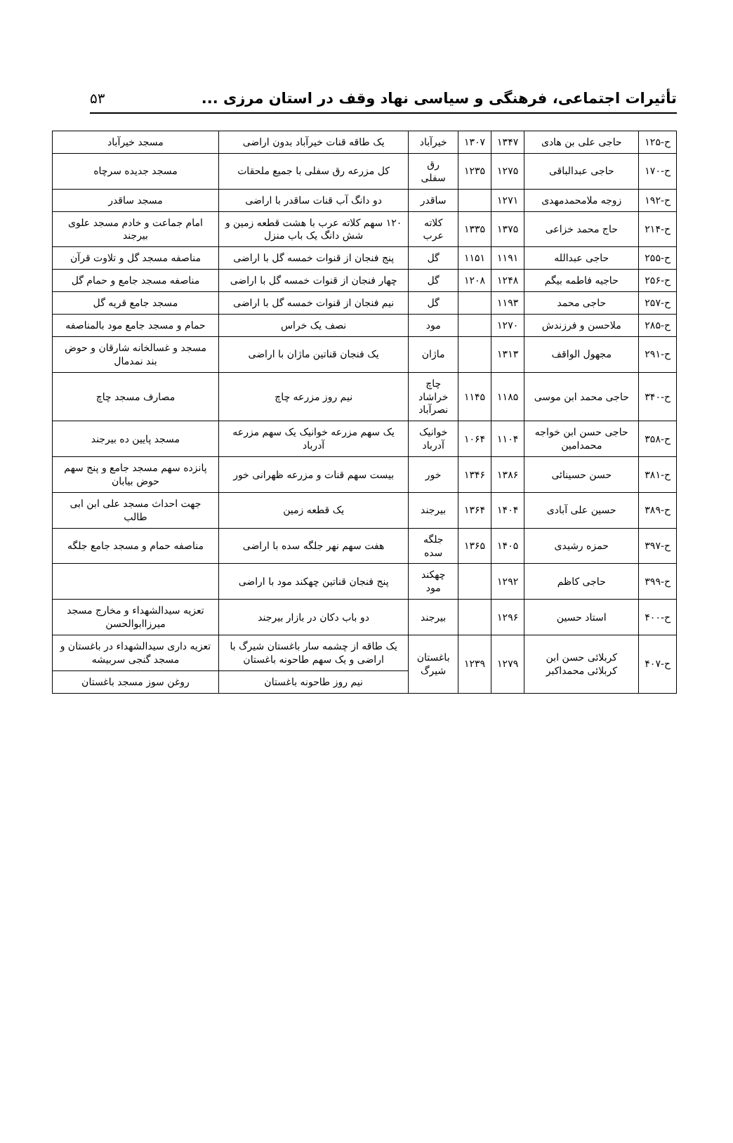تأثیرات اجتماعی، فرهنگی و سیاسی نهاد وقف در استان مرزی ... ۵۳
| ح-۱۲۵ | حاجی علی بن هادی | ۱۳۴۷ | ۱۳۰۷ | خیرآباد | یک طاقه قنات خیرآباد بدون اراضی | مسجد خیرآباد |
| ح-۱۷۰ | حاجی عبدالباقی | ۱۲۷۵ | ۱۲۳۵ | رق سفلی | کل مزرعه رق سفلی با جمیع ملحقات | مسجد جدیده سرچاه |
| ح-۱۹۲ | زوجه ملامحمدمهدی | ۱۲۷۱ | | ساقدر | دو دانگ آب قنات ساقدر با اراضی | مسجد ساقدر |
| ح-۲۱۴ | حاج محمد خزاعی | ۱۳۷۵ | ۱۳۳۵ | کلاته عرب | ۱۲۰ سهم کلاته عرب با هشت قطعه زمین و شش دانگ یک باب منزل | امام جماعت و خادم مسجد علوی بیرجند |
| ح-۲۵۵ | حاجی عبدالله | ۱۱۹۱ | ۱۱۵۱ | گل | پنج فنجان از قنوات خمسه گل با اراضی | مناصفه مسجد گل و تلاوت قرآن |
| ح-۲۵۶ | حاجیه فاطمه بیگم | ۱۲۴۸ | ۱۲۰۸ | گل | چهار فنجان از قنوات خمسه گل با اراضی | مناصفه مسجد جامع و حمام گل |
| ح-۲۵۷ | حاجی محمد | ۱۱۹۳ | | گل | نیم فنجان از قنوات خمسه گل با اراضی | مسجد جامع قریه گل |
| ح-۲۸۵ | ملاحسن و فرزندش | ۱۲۷۰ | | مود | نصف یک خراس | حمام و مسجد جامع مود بالمناصفه |
| ح-۲۹۱ | مجهول الواقف | ۱۳۱۳ | | ماژان | یک فنجان قناتین ماژان با اراضی | مسجد و غسالخانه شارقان و حوض بند نمدمال |
| ح-۳۴۰ | حاجی محمد ابن موسی | ۱۱۸۵ | ۱۱۴۵ | چاچ خراشاد نصرآباد | نیم روز مزرعه چاچ | مصارف مسجد چاچ |
| ح-۳۵۸ | حاجی حسن ابن خواجه محمدامین | ۱۱۰۴ | ۱۰۶۴ | خوانیک آدرباد | یک سهم مزرعه خوانیک یک سهم مزرعه آدرباد | مسجد پایین ده بیرجند |
| ح-۳۸۱ | حسن حسینائی | ۱۳۸۶ | ۱۳۴۶ | خور | بیست سهم قنات و مزرعه ظهرانی خور | پانزده سهم مسجد جامع و پنج سهم حوض بیابان |
| ح-۳۸۹ | حسین علی آبادی | ۱۴۰۴ | ۱۳۶۴ | بیرجند | یک قطعه زمین | جهت احداث مسجد علی ابن ابی طالب |
| ح-۳۹۷ | حمزه رشیدی | ۱۴۰۵ | ۱۳۶۵ | جلگه سده | هفت سهم نهر جلگه سده با اراضی | مناصفه حمام و مسجد جامع جلگه |
| ح-۳۹۹ | حاجی کاظم | ۱۲۹۲ | | چهکند مود | پنج فنجان قناتین چهکند مود با اراضی | |
| ح-۴۰۰ | استاد حسین | ۱۲۹۶ | | بیرجند | دو باب دکان در بازار بیرجند | تعزیه سیدالشهداء و مخارج مسجد میرزاابوالحسن |
| ح-۴۰۷ | کربلائی حسن ابن کربلائی محمداکبر | ۱۲۷۹ | ۱۲۳۹ | باغستان شیرگ | یک طاقه از چشمه سار باغستان شیرگ با اراضی و یک سهم طاحونه باغستان | تعزیه داری سیدالشهداء در باغستان و مسجد گنجی سربیشه |
| | | | | | نیم روز طاحونه باغستان | روغن سوز مسجد باغستان |